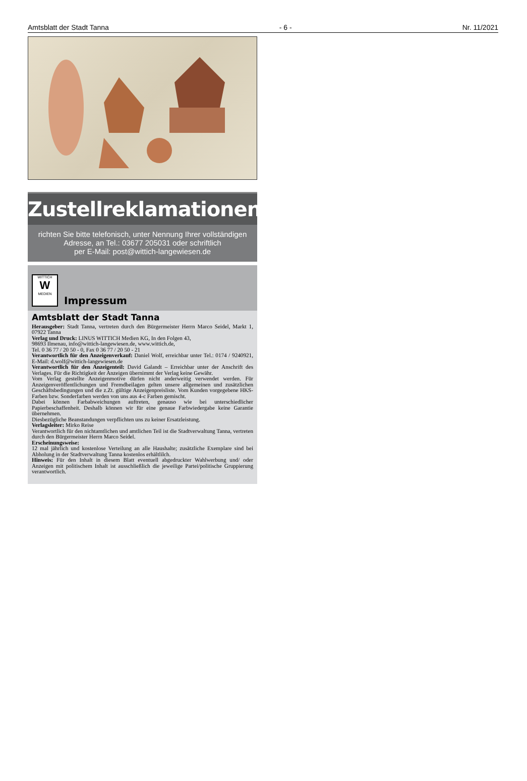Amtsblatt der Stadt Tanna - 6 - Nr. 11/2021
Zustellreklamationen
richten Sie bitte telefonisch, unter Nennung Ihrer vollständigen
Adresse, an Tel.: 03677 205031 oder schriftlich
per E-Mail: post@wittich-langewiesen.de
WITTICH
W
MEDIEN
Impressum
Amtsblatt der Stadt Tanna
Herausgeber: Stadt Tanna, vertreten durch den Bürgermeister Herrn Marco Seidel, Markt 1, 07922 Tanna
Verlag und Druck: LINUS WITTICH Medien KG, In den Folgen 43,
98693 Ilmenau, info@wittich-langewiesen.de, www.wittich.de,
Tel. 0 36 77 / 20 50 - 0, Fax 0 36 77 / 20 50 - 21
Verantwortlich für den Anzeigenverkauf: Daniel Wolf, erreichbar unter Tel.: 0174 / 9240921, E-Mail: d.wolf@wittich-langewiesen.de
Verantwortlich für den Anzeigenteil: David Galandt – Erreichbar unter der Anschrift des Verlages. Für die Richtigkeit der Anzeigen übernimmt der Verlag keine Gewähr.
Vom Verlag gestellte Anzeigenmotive dürfen nicht anderweitig verwendet werden. Für Anzeigenveröffentlichungen und Fremdbeilagen gelten unsere allgemeinen und zusätzlichen Geschäftsbedingungen und die z.Zt. gültige Anzeigenpreisliste. Vom Kunden vorgegebene HKS-Farben bzw. Sonderfarben werden von uns aus 4-c Farben gemischt.
Dabei können Farbabweichungen auftreten, genauso wie bei unterschiedlicher Papierbeschaffenheit. Deshalb können wir für eine genaue Farbwiedergabe keine Garantie übernehmen.
Diesbezügliche Beanstandungen verpflichten uns zu keiner Ersatzleistung.
Verlagsleiter: Mirko Reise
Verantwortlich für den nichtamtlichen und amtlichen Teil ist die Stadtverwaltung Tanna, vertreten durch den Bürgermeister Herrn Marco Seidel.
Erscheinungsweise:
12 mal jährlich und kostenlose Verteilung an alle Haushalte; zusätzliche Exemplare sind bei Abholung in der Stadtverwaltung Tanna kostenlos erhältlilch.
Hinweis: Für den Inhalt in diesem Blatt eventuell abgedruckter Wahlwerbung und/ oder Anzeigen mit politischem Inhalt ist ausschließlich die jeweilige Partei/politische Gruppierung verantwortlich.